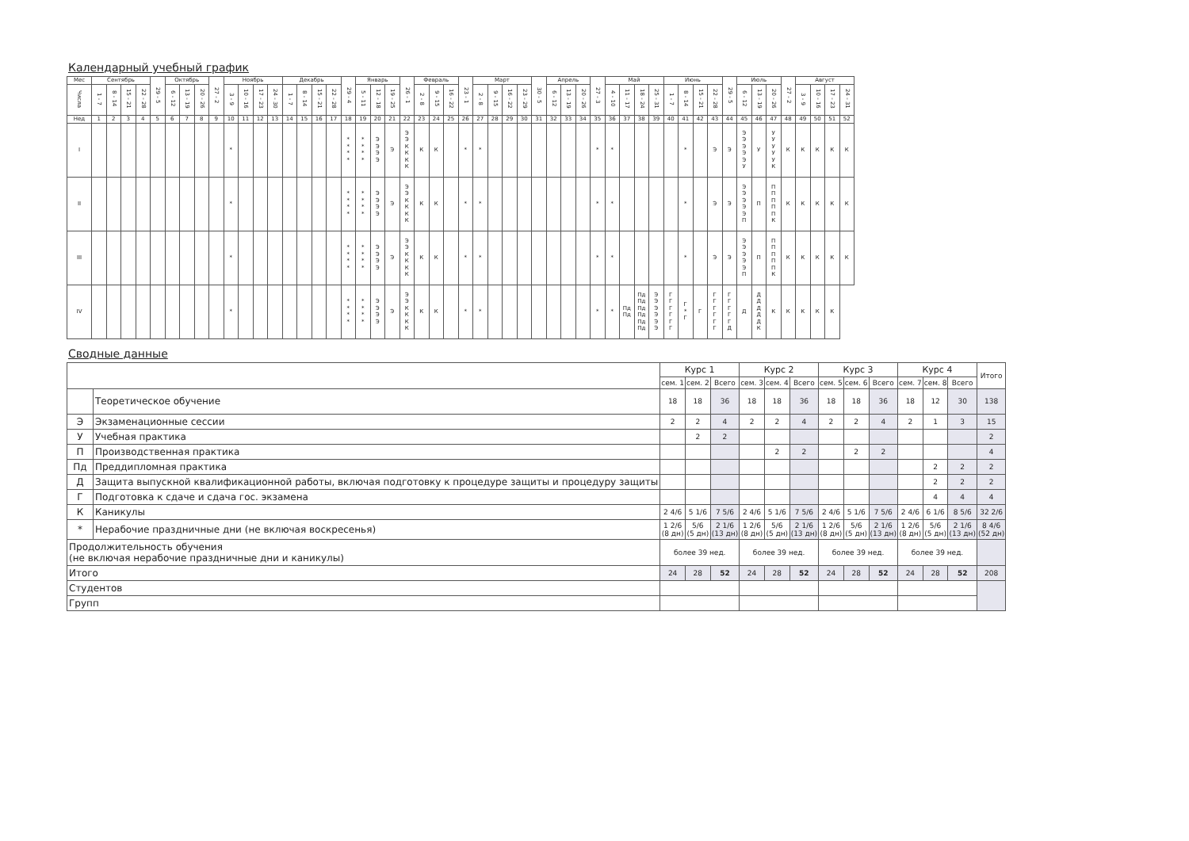Календарный учебный график
| Мес | Сентябрь | | | | 29 - 5 | Октябрь | | | 27 - 2 | Ноябрь | | | | Декабрь | | | | 29 - 4 | Январь | | | 26 - 1 | Февраль | | | 23 - 1 | Март | | | | 30 - 5 | Апрель | | | 27 - 3 | Май | | | | Июнь | | | | 29 - 5 | Июль | | | 27 - 2 | Август | | | |
| --- | --- | --- | --- | --- | --- | --- | --- | --- | --- | --- | --- | --- | --- | --- | --- | --- | --- | --- | --- | --- | --- | --- | --- | --- | --- | --- | --- | --- | --- | --- | --- | --- | --- | --- | --- | --- | --- | --- | --- | --- | --- | --- | --- | --- | --- | --- | --- | --- | --- | --- | --- | --- |
| Числа | 1 - 7 | 8 - 14 | 15 - 21 | 22 - 28 | | 6 - 12 | 13 - 19 | 20 - 26 | | 3 - 9 | 10 - 16 | 17 - 23 | 24 - 30 | 1 - 7 | 8 - 14 | 15 - 21 | 22 - 28 | | 5 - 11 | 12 - 18 | 19 - 25 | | 2 - 8 | 9 - 15 | 16 - 22 | | 2 - 8 | 9 - 15 | 16 - 22 | 23 - 29 | | 6 - 12 | 13 - 19 | 20 - 26 | | 4 - 10 | 11 - 17 | 18 - 24 | 25 - 31 | 1 - 7 | 8 - 14 | 15 - 21 | 22 - 28 | | 6 - 12 | 13 - 19 | 20 - 26 | | 3 - 9 | 10 - 16 | 17 - 23 | 24 - 31 |
| Нед | 1 | 2 | 3 | 4 | 5 | 6 | 7 | 8 | 9 | 10 | 11 | 12 | 13 | 14 | 15 | 16 | 17 | 18 | 19 | 20 | 21 | 22 | 23 | 24 | 25 | 26 | 27 | 28 | 29 | 30 | 31 | 32 | 33 | 34 | 35 | 36 | 37 | 38 | 39 | 40 | 41 | 42 | 43 | 44 | 45 | 46 | 47 | 48 | 49 | 50 | 51 | 52 |
| I | | | | | | | | | | * | | | | | | | | * * * * | * * * * | Э Э Э Э | Э | Э Э К К К К | К | К | | * | * | | | | | | | | * | * | | | | | * | | Э | Э | Э Э Э Э Э У | У | У У У У У К | К | К | К | К | К |
| II | | | | | | | | | | * | | | | | | | | * * * * | * * * * | Э Э Э Э | Э | Э Э К К К К | К | К | | * | * | | | | | | | | * | * | | | | | * | | Э | Э | Э Э Э Э Э П | П | П П П П П К | К | К | К | К | К |
| III | | | | | | | | | | * | | | | | | | | * * * * | * * * * | Э Э Э Э | Э | Э Э К К К К | К | К | | * | * | | | | | | | | * | * | | | | | * | | Э | Э | Э Э Э Э Э П | П | П П П П П К | К | К | К | К | К |
| IV | | | | | | | | | | * | | | | | | | | * * * * | * * * * | Э Э Э Э | Э | Э Э К К К К | К | К | | * | * | | | | | | | | * | * | Пд Пд | Пд Пд Пд Пд Пд Пд | Э Э Э Э Э Э | Г Г Г Г Г Г | Г * Г | Г | Г Г Г Г Г Г | Г Г Г Г Г Д | Д | Д Д Д Д Д К | К | К | К | К | К | |
Сводные данные
| | | Курс 1 | | | Курс 2 | | | Курс 3 | | | Курс 4 | | | Итого |
| --- | --- | --- | --- | --- | --- | --- | --- | --- | --- | --- | --- | --- | --- | --- |
| | | сем. 1 | сем. 2 | Всего | сем. 3 | сем. 4 | Всего | сем. 5 | сем. 6 | Всего | сем. 7 | сем. 8 | Всего | |
| | Теоретическое обучение | 18 | 18 | 36 | 18 | 18 | 36 | 18 | 18 | 36 | 18 | 12 | 30 | 138 |
| Э | Экзаменационные сессии | 2 | 2 | 4 | 2 | 2 | 4 | 2 | 2 | 4 | 2 | 1 | 3 | 15 |
| У | Учебная практика | | 2 | 2 | | | | | | | | | | 2 |
| П | Производственная практика | | | | | 2 | 2 | | 2 | 2 | | | | 4 |
| Пд | Преддипломная практика | | | | | | | | | | | 2 | 2 | 2 |
| Д | Защита выпускной квалификационной работы, включая подготовку к процедуре защиты и процедуру защиты | | | | | | | | | | | 2 | 2 | 2 |
| Г | Подготовка к сдаче и сдача гос. экзамена | | | | | | | | | | | 4 | 4 | 4 |
| К | Каникулы | 2 4/6 | 5 1/6 | 7 5/6 | 2 4/6 | 5 1/6 | 7 5/6 | 2 4/6 | 5 1/6 | 7 5/6 | 2 4/6 | 6 1/6 | 8 5/6 | 32 2/6 |
| * | Нерабочие праздничные дни (не включая воскресенья) | 1 2/6 (8 дн) | 5/6 (5 дн) | 2 1/6 (13 дн) | 1 2/6 (8 дн) | 5/6 (5 дн) | 2 1/6 (13 дн) | 1 2/6 (8 дн) | 5/6 (5 дн) | 2 1/6 (13 дн) | 1 2/6 (8 дн) | 5/6 (5 дн) | 2 1/6 (13 дн) | 8 4/6 (52 дн) |
| Продолжительность обучения (не включая нерабочие праздничные дни и каникулы) | | более 39 нед. | | | более 39 нед. | | | более 39 нед. | | | более 39 нед. | | | |
| Итого | | 24 | 28 | 52 | 24 | 28 | 52 | 24 | 28 | 52 | 24 | 28 | 52 | 208 |
| Студентов | | | | | | | | | | | | | | |
| Групп | | | | | | | | | | | | | | |